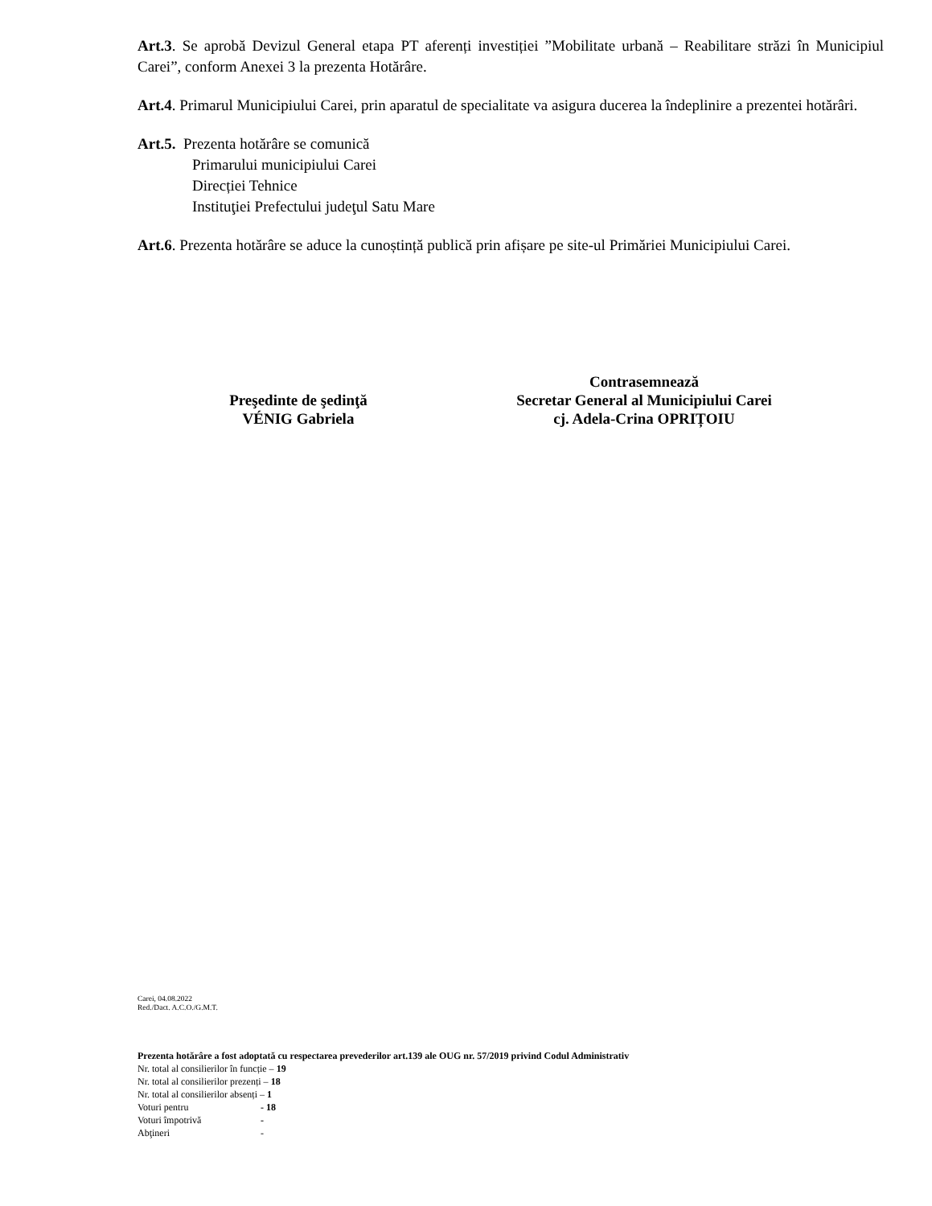Art.3. Se aprobă Devizul General etapa PT aferenți investiției ”Mobilitate urbană – Reabilitare străzi în Municipiul Carei”, conform Anexei 3 la prezenta Hotărâre.
Art.4. Primarul Municipiului Carei, prin aparatul de specialitate va asigura ducerea la îndeplinire a prezentei hotărâri.
Art.5. Prezenta hotărâre se comunică
Primarului municipiului Carei
Direcției Tehnice
Instituţiei Prefectului judeţul Satu Mare
Art.6. Prezenta hotărâre se aduce la cunoștință publică prin afișare pe site-ul Primăriei Municipiului Carei.
Preşedinte de şedinţă
VÉNIG Gabriela
Contrasemnează
Secretar General al Municipiului Carei
cj. Adela-Crina OPRIȚOIU
Carei, 04.08.2022
Red./Dact. A.C.O./G.M.T.
Prezenta hotărâre a fost adoptată cu respectarea prevederilor art.139 ale OUG nr. 57/2019 privind Codul Administrativ
Nr. total al consilierilor în funcție – 19
Nr. total al consilierilor prezenți – 18
Nr. total al consilierilor absenți – 1
Voturi pentru - 18
Voturi împotrivă -
Abţineri -